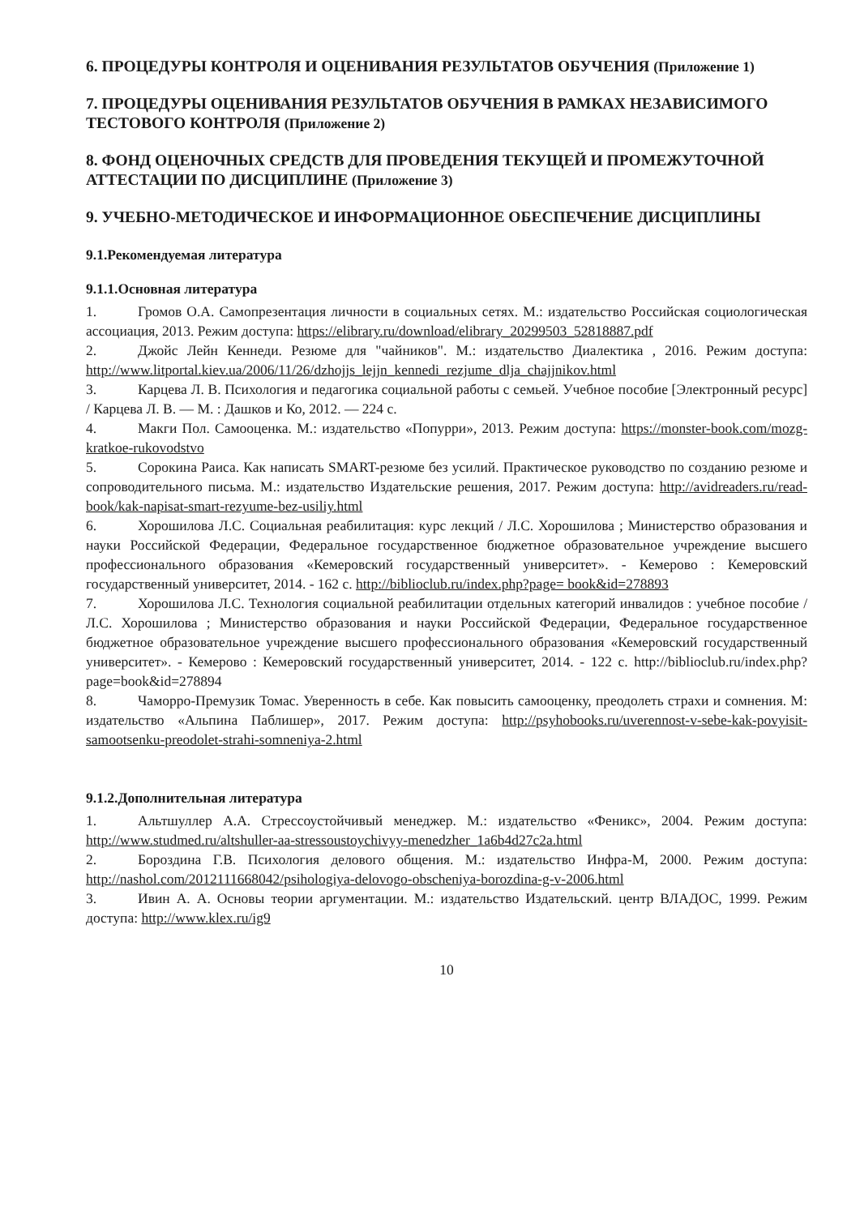6. ПРОЦЕДУРЫ КОНТРОЛЯ И ОЦЕНИВАНИЯ РЕЗУЛЬТАТОВ ОБУЧЕНИЯ (Приложение 1)
7. ПРОЦЕДУРЫ ОЦЕНИВАНИЯ РЕЗУЛЬТАТОВ ОБУЧЕНИЯ В РАМКАХ НЕЗАВИСИМОГО ТЕСТОВОГО КОНТРОЛЯ (Приложение 2)
8. ФОНД ОЦЕНОЧНЫХ СРЕДСТВ ДЛЯ ПРОВЕДЕНИЯ ТЕКУЩЕЙ И ПРОМЕЖУТОЧНОЙ АТТЕСТАЦИИ ПО ДИСЦИПЛИНЕ (Приложение 3)
9. УЧЕБНО-МЕТОДИЧЕСКОЕ И ИНФОРМАЦИОННОЕ ОБЕСПЕЧЕНИЕ ДИСЦИПЛИНЫ
9.1.Рекомендуемая литература
9.1.1.Основная литература
1. Громов О.А. Самопрезентация личности в социальных сетях. М.: издательство Российская социологическая ассоциация, 2013. Режим доступа: https://elibrary.ru/download/elibrary_20299503_52818887.pdf
2. Джойс Лейн Кеннеди. Резюме для "чайников". М.: издательство Диалектика , 2016. Режим доступа: http://www.litportal.kiev.ua/2006/11/26/dzhojjs_lejjn_kennedi_rezjume_dlja_chajjnikov.html
3. Карцева Л. В. Психология и педагогика социальной работы с семьей. Учебное пособие [Электронный ресурс] / Карцева Л. В. — М. : Дашков и Ко, 2012. — 224 с.
4. Макги Пол. Самооценка. М.: издательство «Попурри», 2013. Режим доступа: https://monster-book.com/mozg-kratkoe-rukovodstvo
5. Сорокина Раиса. Как написать SMART-резюме без усилий. Практическое руководство по созданию резюме и сопроводительного письма. М.: издательство Издательские решения, 2017. Режим доступа: http://avidreaders.ru/read-book/kak-napisat-smart-rezyume-bez-usiliy.html
6. Хорошилова Л.С. Социальная реабилитация: курс лекций / Л.С. Хорошилова ; Министерство образования и науки Российской Федерации, Федеральное государственное бюджетное образовательное учреждение высшего профессионального образования «Кемеровский государственный университет». - Кемерово : Кемеровский государственный университет, 2014. - 162 с. http://biblioclub.ru/index.php?page= book&id=278893
7. Хорошилова Л.С. Технология социальной реабилитации отдельных категорий инвалидов : учебное пособие / Л.С. Хорошилова ; Министерство образования и науки Российской Федерации, Федеральное государственное бюджетное образовательное учреждение высшего профессионального образования «Кемеровский государственный университет». - Кемерово : Кемеровский государственный университет, 2014. - 122 с. http://biblioclub.ru/index.php?page=book&id=278894
8. Чаморро-Премузик Томас. Уверенность в себе. Как повысить самооценку, преодолеть страхи и сомнения. М: издательство «Альпина Паблишер», 2017. Режим доступа: http://psyhobooks.ru/uverennost-v-sebe-kak-povyisit-samootsenku-preodolet-strahi-somneniya-2.html
9.1.2.Дополнительная литература
1. Альтшуллер А.А. Стрессоустойчивый менеджер. М.: издательство «Феникс», 2004. Режим доступа: http://www.studmed.ru/altshuller-aa-stressoustoychivyy-menedzher_1a6b4d27c2a.html
2. Бороздина Г.В. Психология делового общения. М.: издательство Инфра-М, 2000. Режим доступа: http://nashol.com/2012111668042/psihologiya-delovogo-obscheniya-borozdina-g-v-2006.html
3. Ивин А. А. Основы теории аргументации. М.: издательство Издательский. центр ВЛАДОС, 1999. Режим доступа: http://www.klex.ru/ig9
10